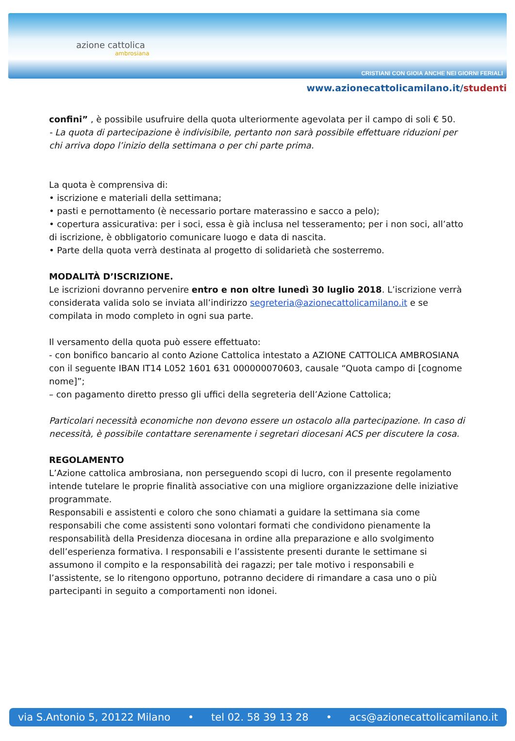azione cattolica
ambrosiana
CRISTIANI CON GIOIA ANCHE NEI GIORNI FERIALI
www.azionecattolicamilano.it/studenti
confini” , è possibile usufruire della quota ulteriormente agevolata per il campo di soli € 50.
- La quota di partecipazione è indivisibile, pertanto non sarà possibile effettuare riduzioni per chi arriva dopo l’inizio della settimana o per chi parte prima.
La quota è comprensiva di:
• iscrizione e materiali della settimana;
• pasti e pernottamento (è necessario portare materassino e sacco a pelo);
• copertura assicurativa: per i soci, essa è già inclusa nel tesseramento; per i non soci, all’atto di iscrizione, è obbligatorio comunicare luogo e data di nascita.
• Parte della quota verrà destinata al progetto di solidarietà che sosterremo.
MODALITÀ D’ISCRIZIONE.
Le iscrizioni dovranno pervenire entro e non oltre lunedì 30 luglio 2018. L’iscrizione verrà considerata valida solo se inviata all’indirizzo segreteria@azionecattolicamilano.it e se compilata in modo completo in ogni sua parte.
Il versamento della quota può essere effettuato:
- con bonifico bancario al conto Azione Cattolica intestato a AZIONE CATTOLICA AMBROSIANA
con il seguente IBAN IT14 L052 1601 631 000000070603, causale “Quota campo di [cognome
nome]”;
– con pagamento diretto presso gli uffici della segreteria dell’Azione Cattolica;
Particolari necessità economiche non devono essere un ostacolo alla partecipazione. In caso di necessità, è possibile contattare serenamente i segretari diocesani ACS per discutere la cosa.
REGOLAMENTO
L’Azione cattolica ambrosiana, non perseguendo scopi di lucro, con il presente regolamento intende tutelare le proprie finalità associative con una migliore organizzazione delle iniziative programmate.
Responsabili e assistenti e coloro che sono chiamati a guidare la settimana sia come responsabili che come assistenti sono volontari formati che condividono pienamente la responsabilità della Presidenza diocesana in ordine alla preparazione e allo svolgimento dell’esperienza formativa. I responsabili e l’assistente presenti durante le settimane si assumono il compito e la responsabilità dei ragazzi; per tale motivo i responsabili e l’assistente, se lo ritengono opportuno, potranno decidere di rimandare a casa uno o più partecipanti in seguito a comportamenti non idonei.
via S.Antonio 5, 20122 Milano • tel 02. 58 39 13 28 • acs@azionecattolicamilano.it